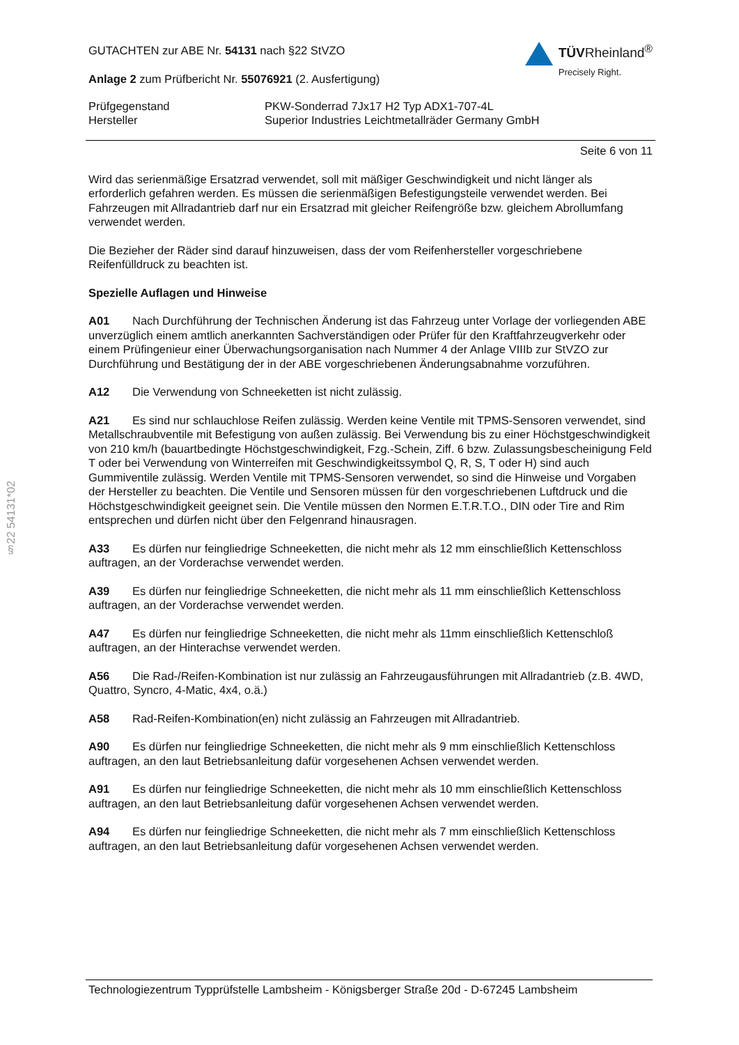GUTACHTEN zur ABE Nr. 54131 nach §22 StVZO
Anlage 2 zum Prüfbericht Nr. 55076921 (2. Ausfertigung)
TÜVRheinland<sup>®</sup>
Precisely Right.
Prüfgegenstand
Hersteller
PKW-Sonderrad 7Jx17 H2 Typ ADX1-707-4L
Superior Industries Leichtmetallräder Germany GmbH
Seite 6 von 11
Wird das serienmäßige Ersatzrad verwendet, soll mit mäßiger Geschwindigkeit und nicht länger als erforderlich gefahren werden. Es müssen die serienmäßigen Befestigungsteile verwendet werden. Bei Fahrzeugen mit Allradantrieb darf nur ein Ersatzrad mit gleicher Reifengröße bzw. gleichem Abrollumfang verwendet werden.
Die Bezieher der Räder sind darauf hinzuweisen, dass der vom Reifenhersteller vorgeschriebene Reifenfülldruck zu beachten ist.
Spezielle Auflagen und Hinweise
A01 Nach Durchführung der Technischen Änderung ist das Fahrzeug unter Vorlage der vorliegenden ABE unverzüglich einem amtlich anerkannten Sachverständigen oder Prüfer für den Kraftfahrzeugverkehr oder einem Prüfingenieur einer Überwachungsorganisation nach Nummer 4 der Anlage VIIIb zur StVZO zur Durchführung und Bestätigung der in der ABE vorgeschriebenen Änderungsabnahme vorzuführen.
A12 Die Verwendung von Schneeketten ist nicht zulässig.
A21 Es sind nur schlauchlose Reifen zulässig. Werden keine Ventile mit TPMS-Sensoren verwendet, sind Metallschraubventile mit Befestigung von außen zulässig. Bei Verwendung bis zu einer Höchstgeschwindigkeit von 210 km/h (bauartbedingte Höchstgeschwindigkeit, Fzg.-Schein, Ziff. 6 bzw. Zulassungsbescheinigung Feld T oder bei Verwendung von Winterreifen mit Geschwindigkeitssymbol Q, R, S, T oder H) sind auch Gummiventile zulässig. Werden Ventile mit TPMS-Sensoren verwendet, so sind die Hinweise und Vorgaben der Hersteller zu beachten. Die Ventile und Sensoren müssen für den vorgeschriebenen Luftdruck und die Höchstgeschwindigkeit geeignet sein. Die Ventile müssen den Normen E.T.R.T.O., DIN oder Tire and Rim entsprechen und dürfen nicht über den Felgenrand hinausragen.
A33 Es dürfen nur feingliedrige Schneeketten, die nicht mehr als 12 mm einschließlich Kettenschloss auftragen, an der Vorderachse verwendet werden.
A39 Es dürfen nur feingliedrige Schneeketten, die nicht mehr als 11 mm einschließlich Kettenschloss auftragen, an der Vorderachse verwendet werden.
A47 Es dürfen nur feingliedrige Schneeketten, die nicht mehr als 11mm einschließlich Kettenschloß auftragen, an der Hinterachse verwendet werden.
A56 Die Rad-/Reifen-Kombination ist nur zulässig an Fahrzeugausführungen mit Allradantrieb (z.B. 4WD, Quattro, Syncro, 4-Matic, 4x4, o.ä.)
A58 Rad-Reifen-Kombination(en) nicht zulässig an Fahrzeugen mit Allradantrieb.
A90 Es dürfen nur feingliedrige Schneeketten, die nicht mehr als 9 mm einschließlich Kettenschloss auftragen, an den laut Betriebsanleitung dafür vorgesehenen Achsen verwendet werden.
A91 Es dürfen nur feingliedrige Schneeketten, die nicht mehr als 10 mm einschließlich Kettenschloss auftragen, an den laut Betriebsanleitung dafür vorgesehenen Achsen verwendet werden.
A94 Es dürfen nur feingliedrige Schneeketten, die nicht mehr als 7 mm einschließlich Kettenschloss auftragen, an den laut Betriebsanleitung dafür vorgesehenen Achsen verwendet werden.
§22 54131*02
Technologiezentrum Typprüfstelle Lambsheim - Königsberger Straße 20d - D-67245 Lambsheim